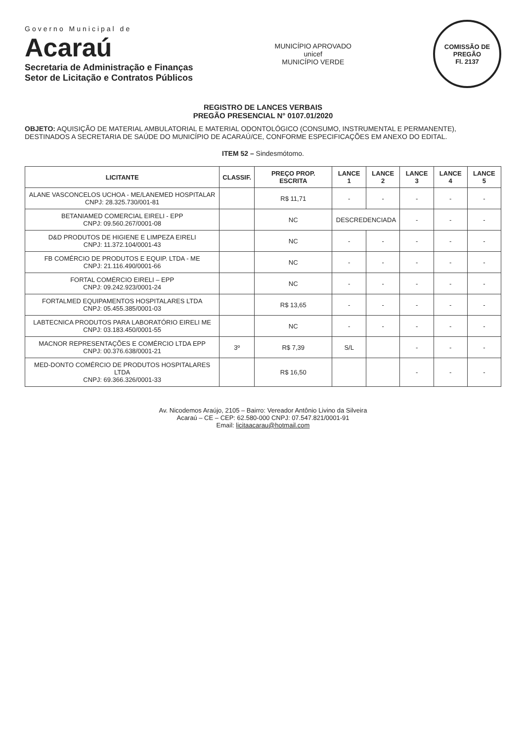Governo Municipal de
Acaraú
Secretaria de Administração e Finanças
Setor de Licitação e Contratos Públicos
MUNICÍPIO APROVADO
unicef
MUNICÍPIO VERDE
COMISSÃO DE PREGÃO
Fl. 2137
REGISTRO DE LANCES VERBAIS
PREGÃO PRESENCIAL N° 0107.01/2020
OBJETO: AQUISIÇÃO DE MATERIAL AMBULATORIAL E MATERIAL ODONTOLÓGICO (CONSUMO, INSTRUMENTAL E PERMANENTE), DESTINADOS A SECRETARIA DE SAÚDE DO MUNICÍPIO DE ACARAÚ/CE, CONFORME ESPECIFICAÇÕES EM ANEXO DO EDITAL.
ITEM 52 – Sindesmótomo.
| LICITANTE | CLASSIF. | PREÇO PROP. ESCRITA | LANCE 1 | LANCE 2 | LANCE 3 | LANCE 4 | LANCE 5 |
| --- | --- | --- | --- | --- | --- | --- | --- |
| ALANE VASCONCELOS UCHOA - ME/LANEMED HOSPITALAR CNPJ: 28.325.730/001-81 | | R$ 11,71 | - | - | - | - | - |
| BETANIAMED COMERCIAL EIRELI - EPP CNPJ: 09.560.267/0001-08 | | NC | DESCREDENCIADA | | - | - | - |
| D&D PRODUTOS DE HIGIENE E LIMPEZA EIRELI CNPJ: 11.372.104/0001-43 | | NC | - | - | - | - | - |
| FB COMÉRCIO DE PRODUTOS E EQUIP. LTDA - ME CNPJ: 21.116.490/0001-66 | | NC | - | - | - | - | - |
| FORTAL COMÉRCIO EIRELI – EPP CNPJ: 09.242.923/0001-24 | | NC | - | - | - | - | - |
| FORTALMED EQUIPAMENTOS HOSPITALARES LTDA CNPJ: 05.455.385/0001-03 | | R$ 13,65 | - | - | - | - | - |
| LABTECNICA PRODUTOS PARA LABORATÓRIO EIRELI ME CNPJ: 03.183.450/0001-55 | | NC | - | - | - | - | - |
| MACNOR REPRESENTAÇÕES E COMÉRCIO LTDA EPP CNPJ: 00.376.638/0001-21 | 3º | R$ 7,39 | S/L | | - | - | - |
| MED-DONTO COMÉRCIO DE PRODUTOS HOSPITALARES LTDA CNPJ: 69.366.326/0001-33 | | R$ 16,50 | | | - | - | - |
Av. Nicodemos Araújo, 2105 – Bairro: Vereador Antônio Livino da Silveira
Acaraú – CE – CEP: 62.580-000 CNPJ: 07.547.821/0001-91
Email: licitaacarau@hotmail.com